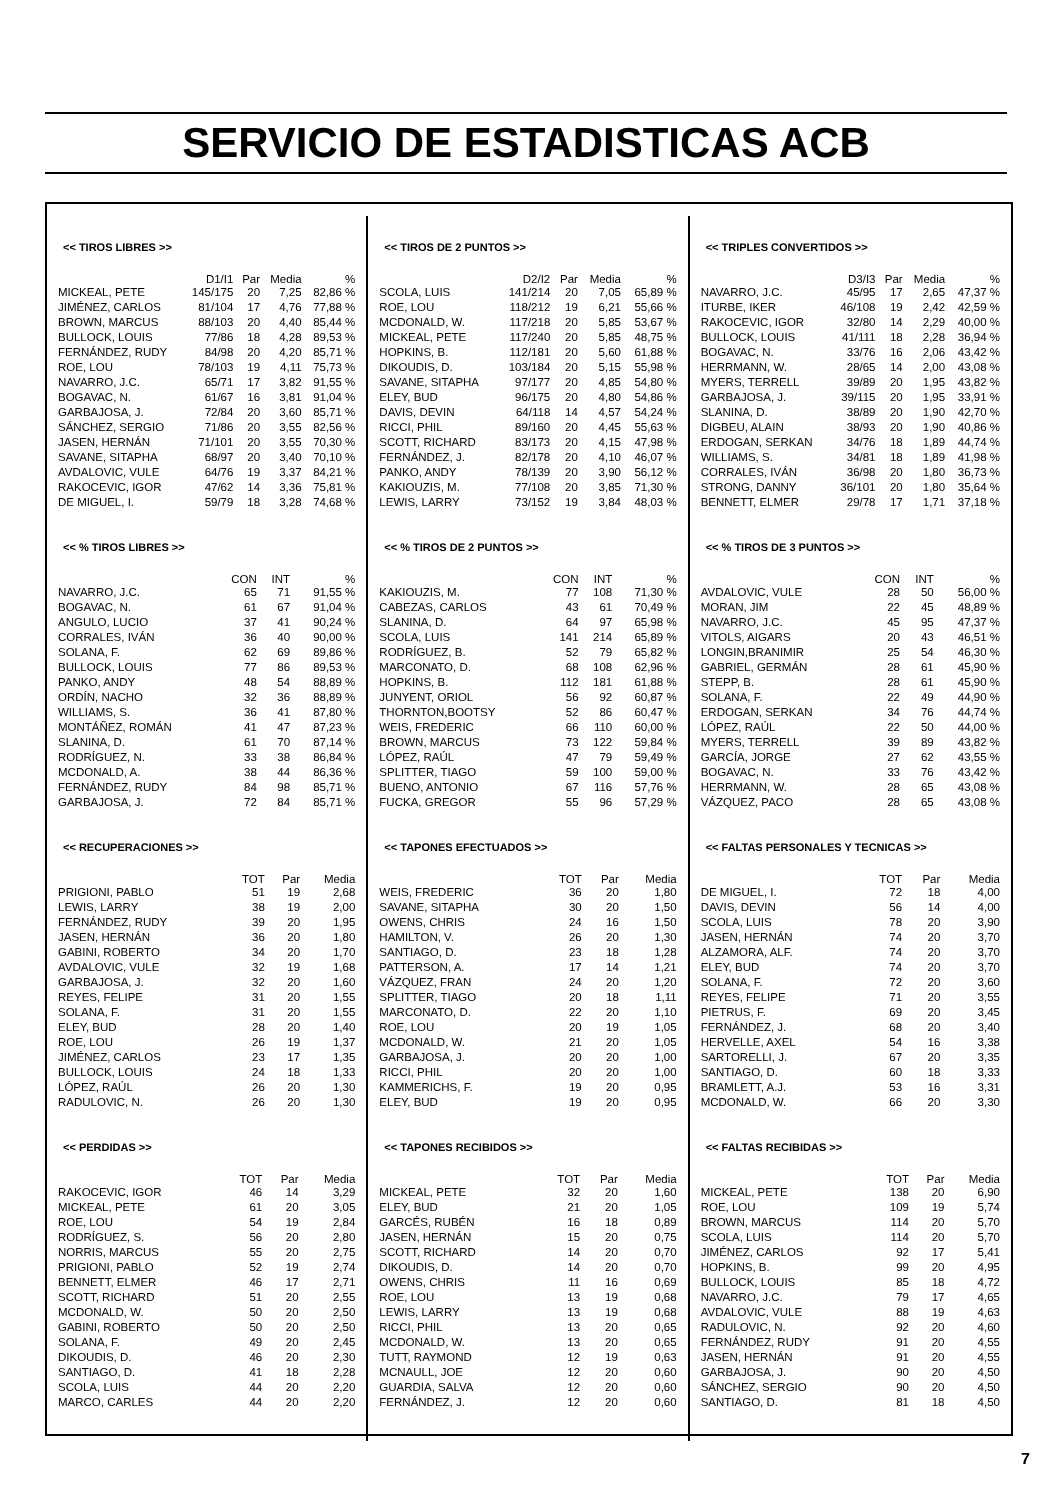SERVICIO DE ESTADISTICAS ACB
<< TIROS LIBRES >>
| | D1/I1 | Par | Media | % |
| --- | --- | --- | --- | --- |
| MICKEAL, PETE | 145/175 | 20 | 7,25 | 82,86 % |
| JIMÉNEZ, CARLOS | 81/104 | 17 | 4,76 | 77,88 % |
| BROWN, MARCUS | 88/103 | 20 | 4,40 | 85,44 % |
| BULLOCK, LOUIS | 77/86 | 18 | 4,28 | 89,53 % |
| FERNÁNDEZ, RUDY | 84/98 | 20 | 4,20 | 85,71 % |
| ROE, LOU | 78/103 | 19 | 4,11 | 75,73 % |
| NAVARRO, J.C. | 65/71 | 17 | 3,82 | 91,55 % |
| BOGAVAC, N. | 61/67 | 16 | 3,81 | 91,04 % |
| GARBAJOSA, J. | 72/84 | 20 | 3,60 | 85,71 % |
| SÁNCHEZ, SERGIO | 71/86 | 20 | 3,55 | 82,56 % |
| JASEN, HERNÁN | 71/101 | 20 | 3,55 | 70,30 % |
| SAVANE, SITAPHA | 68/97 | 20 | 3,40 | 70,10 % |
| AVDALOVIC, VULE | 64/76 | 19 | 3,37 | 84,21 % |
| RAKOCEVIC, IGOR | 47/62 | 14 | 3,36 | 75,81 % |
| DE MIGUEL, I. | 59/79 | 18 | 3,28 | 74,68 % |
<< % TIROS LIBRES >>
| | CON | INT | % |
| --- | --- | --- | --- |
| NAVARRO, J.C. | 65 | 71 | 91,55 % |
| BOGAVAC, N. | 61 | 67 | 91,04 % |
| ANGULO, LUCIO | 37 | 41 | 90,24 % |
| CORRALES, IVÁN | 36 | 40 | 90,00 % |
| SOLANA, F. | 62 | 69 | 89,86 % |
| BULLOCK, LOUIS | 77 | 86 | 89,53 % |
| PANKO, ANDY | 48 | 54 | 88,89 % |
| ORDÍN, NACHO | 32 | 36 | 88,89 % |
| WILLIAMS, S. | 36 | 41 | 87,80 % |
| MONTÁÑEZ, ROMÁN | 41 | 47 | 87,23 % |
| SLANINA, D. | 61 | 70 | 87,14 % |
| RODRÍGUEZ, N. | 33 | 38 | 86,84 % |
| MCDONALD, A. | 38 | 44 | 86,36 % |
| FERNÁNDEZ, RUDY | 84 | 98 | 85,71 % |
| GARBAJOSA, J. | 72 | 84 | 85,71 % |
<< RECUPERACIONES >>
| | TOT | Par | Media |
| --- | --- | --- | --- |
| PRIGIONI, PABLO | 51 | 19 | 2,68 |
| LEWIS, LARRY | 38 | 19 | 2,00 |
| FERNÁNDEZ, RUDY | 39 | 20 | 1,95 |
| JASEN, HERNÁN | 36 | 20 | 1,80 |
| GABINI, ROBERTO | 34 | 20 | 1,70 |
| AVDALOVIC, VULE | 32 | 19 | 1,68 |
| GARBAJOSA, J. | 32 | 20 | 1,60 |
| REYES, FELIPE | 31 | 20 | 1,55 |
| SOLANA, F. | 31 | 20 | 1,55 |
| ELEY, BUD | 28 | 20 | 1,40 |
| ROE, LOU | 26 | 19 | 1,37 |
| JIMÉNEZ, CARLOS | 23 | 17 | 1,35 |
| BULLOCK, LOUIS | 24 | 18 | 1,33 |
| LÓPEZ, RAÚL | 26 | 20 | 1,30 |
| RADULOVIC, N. | 26 | 20 | 1,30 |
<< PERDIDAS >>
| | TOT | Par | Media |
| --- | --- | --- | --- |
| RAKOCEVIC, IGOR | 46 | 14 | 3,29 |
| MICKEAL, PETE | 61 | 20 | 3,05 |
| ROE, LOU | 54 | 19 | 2,84 |
| RODRÍGUEZ, S. | 56 | 20 | 2,80 |
| NORRIS, MARCUS | 55 | 20 | 2,75 |
| PRIGIONI, PABLO | 52 | 19 | 2,74 |
| BENNETT, ELMER | 46 | 17 | 2,71 |
| SCOTT, RICHARD | 51 | 20 | 2,55 |
| MCDONALD, W. | 50 | 20 | 2,50 |
| GABINI, ROBERTO | 50 | 20 | 2,50 |
| SOLANA, F. | 49 | 20 | 2,45 |
| DIKOUDIS, D. | 46 | 20 | 2,30 |
| SANTIAGO, D. | 41 | 18 | 2,28 |
| SCOLA, LUIS | 44 | 20 | 2,20 |
| MARCO, CARLES | 44 | 20 | 2,20 |
<< TIROS DE 2 PUNTOS >>
| | D2/I2 | Par | Media | % |
| --- | --- | --- | --- | --- |
| SCOLA, LUIS | 141/214 | 20 | 7,05 | 65,89 % |
| ROE, LOU | 118/212 | 19 | 6,21 | 55,66 % |
| MCDONALD, W. | 117/218 | 20 | 5,85 | 53,67 % |
| MICKEAL, PETE | 117/240 | 20 | 5,85 | 48,75 % |
| HOPKINS, B. | 112/181 | 20 | 5,60 | 61,88 % |
| DIKOUDIS, D. | 103/184 | 20 | 5,15 | 55,98 % |
| SAVANE, SITAPHA | 97/177 | 20 | 4,85 | 54,80 % |
| ELEY, BUD | 96/175 | 20 | 4,80 | 54,86 % |
| DAVIS, DEVIN | 64/118 | 14 | 4,57 | 54,24 % |
| RICCI, PHIL | 89/160 | 20 | 4,45 | 55,63 % |
| SCOTT, RICHARD | 83/173 | 20 | 4,15 | 47,98 % |
| FERNÁNDEZ, J. | 82/178 | 20 | 4,10 | 46,07 % |
| PANKO, ANDY | 78/139 | 20 | 3,90 | 56,12 % |
| KAKIOUZIS, M. | 77/108 | 20 | 3,85 | 71,30 % |
| LEWIS, LARRY | 73/152 | 19 | 3,84 | 48,03 % |
<< % TIROS DE 2 PUNTOS >>
| | CON | INT | % |
| --- | --- | --- | --- |
| KAKIOUZIS, M. | 77 | 108 | 71,30 % |
| CABEZAS, CARLOS | 43 | 61 | 70,49 % |
| SLANINA, D. | 64 | 97 | 65,98 % |
| SCOLA, LUIS | 141 | 214 | 65,89 % |
| RODRÍGUEZ, B. | 52 | 79 | 65,82 % |
| MARCONATO, D. | 68 | 108 | 62,96 % |
| HOPKINS, B. | 112 | 181 | 61,88 % |
| JUNYENT, ORIOL | 56 | 92 | 60,87 % |
| THORNTON,BOOTSY | 52 | 86 | 60,47 % |
| WEIS, FREDERIC | 66 | 110 | 60,00 % |
| BROWN, MARCUS | 73 | 122 | 59,84 % |
| LÓPEZ, RAÚL | 47 | 79 | 59,49 % |
| SPLITTER, TIAGO | 59 | 100 | 59,00 % |
| BUENO, ANTONIO | 67 | 116 | 57,76 % |
| FUCKA, GREGOR | 55 | 96 | 57,29 % |
<< TAPONES EFECTUADOS >>
| | TOT | Par | Media |
| --- | --- | --- | --- |
| WEIS, FREDERIC | 36 | 20 | 1,80 |
| SAVANE, SITAPHA | 30 | 20 | 1,50 |
| OWENS, CHRIS | 24 | 16 | 1,50 |
| HAMILTON, V. | 26 | 20 | 1,30 |
| SANTIAGO, D. | 23 | 18 | 1,28 |
| PATTERSON, A. | 17 | 14 | 1,21 |
| VÁZQUEZ, FRAN | 24 | 20 | 1,20 |
| SPLITTER, TIAGO | 20 | 18 | 1,11 |
| MARCONATO, D. | 22 | 20 | 1,10 |
| ROE, LOU | 20 | 19 | 1,05 |
| MCDONALD, W. | 21 | 20 | 1,05 |
| GARBAJOSA, J. | 20 | 20 | 1,00 |
| RICCI, PHIL | 20 | 20 | 1,00 |
| KAMMERICHS, F. | 19 | 20 | 0,95 |
| ELEY, BUD | 19 | 20 | 0,95 |
<< TAPONES RECIBIDOS >>
| | TOT | Par | Media |
| --- | --- | --- | --- |
| MICKEAL, PETE | 32 | 20 | 1,60 |
| ELEY, BUD | 21 | 20 | 1,05 |
| GARCÉS, RUBÉN | 16 | 18 | 0,89 |
| JASEN, HERNÁN | 15 | 20 | 0,75 |
| SCOTT, RICHARD | 14 | 20 | 0,70 |
| DIKOUDIS, D. | 14 | 20 | 0,70 |
| OWENS, CHRIS | 11 | 16 | 0,69 |
| ROE, LOU | 13 | 19 | 0,68 |
| LEWIS, LARRY | 13 | 19 | 0,68 |
| RICCI, PHIL | 13 | 20 | 0,65 |
| MCDONALD, W. | 13 | 20 | 0,65 |
| TUTT, RAYMOND | 12 | 19 | 0,63 |
| MCNAULL, JOE | 12 | 20 | 0,60 |
| GUARDIA, SALVA | 12 | 20 | 0,60 |
| FERNÁNDEZ, J. | 12 | 20 | 0,60 |
<< TRIPLES CONVERTIDOS >>
| | D3/I3 | Par | Media | % |
| --- | --- | --- | --- | --- |
| NAVARRO, J.C. | 45/95 | 17 | 2,65 | 47,37 % |
| ITURBE, IKER | 46/108 | 19 | 2,42 | 42,59 % |
| RAKOCEVIC, IGOR | 32/80 | 14 | 2,29 | 40,00 % |
| BULLOCK, LOUIS | 41/111 | 18 | 2,28 | 36,94 % |
| BOGAVAC, N. | 33/76 | 16 | 2,06 | 43,42 % |
| HERRMANN, W. | 28/65 | 14 | 2,00 | 43,08 % |
| MYERS, TERRELL | 39/89 | 20 | 1,95 | 43,82 % |
| GARBAJOSA, J. | 39/115 | 20 | 1,95 | 33,91 % |
| SLANINA, D. | 38/89 | 20 | 1,90 | 42,70 % |
| DIGBEU, ALAIN | 38/93 | 20 | 1,90 | 40,86 % |
| ERDOGAN, SERKAN | 34/76 | 18 | 1,89 | 44,74 % |
| WILLIAMS, S. | 34/81 | 18 | 1,89 | 41,98 % |
| CORRALES, IVÁN | 36/98 | 20 | 1,80 | 36,73 % |
| STRONG, DANNY | 36/101 | 20 | 1,80 | 35,64 % |
| BENNETT, ELMER | 29/78 | 17 | 1,71 | 37,18 % |
<< % TIROS DE 3 PUNTOS >>
| | CON | INT | % |
| --- | --- | --- | --- |
| AVDALOVIC, VULE | 28 | 50 | 56,00 % |
| MORAN, JIM | 22 | 45 | 48,89 % |
| NAVARRO, J.C. | 45 | 95 | 47,37 % |
| VITOLS, AIGARS | 20 | 43 | 46,51 % |
| LONGIN,BRANIMIR | 25 | 54 | 46,30 % |
| GABRIEL, GERMÁN | 28 | 61 | 45,90 % |
| STEPP, B. | 28 | 61 | 45,90 % |
| SOLANA, F. | 22 | 49 | 44,90 % |
| ERDOGAN, SERKAN | 34 | 76 | 44,74 % |
| LÓPEZ, RAÚL | 22 | 50 | 44,00 % |
| MYERS, TERRELL | 39 | 89 | 43,82 % |
| GARCÍA, JORGE | 27 | 62 | 43,55 % |
| BOGAVAC, N. | 33 | 76 | 43,42 % |
| HERRMANN, W. | 28 | 65 | 43,08 % |
| VÁZQUEZ, PACO | 28 | 65 | 43,08 % |
<< FALTAS PERSONALES Y TECNICAS >>
| | TOT | Par | Media |
| --- | --- | --- | --- |
| DE MIGUEL, I. | 72 | 18 | 4,00 |
| DAVIS, DEVIN | 56 | 14 | 4,00 |
| SCOLA, LUIS | 78 | 20 | 3,90 |
| JASEN, HERNÁN | 74 | 20 | 3,70 |
| ALZAMORA, ALF. | 74 | 20 | 3,70 |
| ELEY, BUD | 74 | 20 | 3,70 |
| SOLANA, F. | 72 | 20 | 3,60 |
| REYES, FELIPE | 71 | 20 | 3,55 |
| PIETRUS, F. | 69 | 20 | 3,45 |
| FERNÁNDEZ, J. | 68 | 20 | 3,40 |
| HERVELLE, AXEL | 54 | 16 | 3,38 |
| SARTORELLI, J. | 67 | 20 | 3,35 |
| SANTIAGO, D. | 60 | 18 | 3,33 |
| BRAMLETT, A.J. | 53 | 16 | 3,31 |
| MCDONALD, W. | 66 | 20 | 3,30 |
<< FALTAS RECIBIDAS >>
| | TOT | Par | Media |
| --- | --- | --- | --- |
| MICKEAL, PETE | 138 | 20 | 6,90 |
| ROE, LOU | 109 | 19 | 5,74 |
| BROWN, MARCUS | 114 | 20 | 5,70 |
| SCOLA, LUIS | 114 | 20 | 5,70 |
| JIMÉNEZ, CARLOS | 92 | 17 | 5,41 |
| HOPKINS, B. | 99 | 20 | 4,95 |
| BULLOCK, LOUIS | 85 | 18 | 4,72 |
| NAVARRO, J.C. | 79 | 17 | 4,65 |
| AVDALOVIC, VULE | 88 | 19 | 4,63 |
| RADULOVIC, N. | 92 | 20 | 4,60 |
| FERNÁNDEZ, RUDY | 91 | 20 | 4,55 |
| JASEN, HERNÁN | 91 | 20 | 4,55 |
| GARBAJOSA, J. | 90 | 20 | 4,50 |
| SÁNCHEZ, SERGIO | 90 | 20 | 4,50 |
| SANTIAGO, D. | 81 | 18 | 4,50 |
7